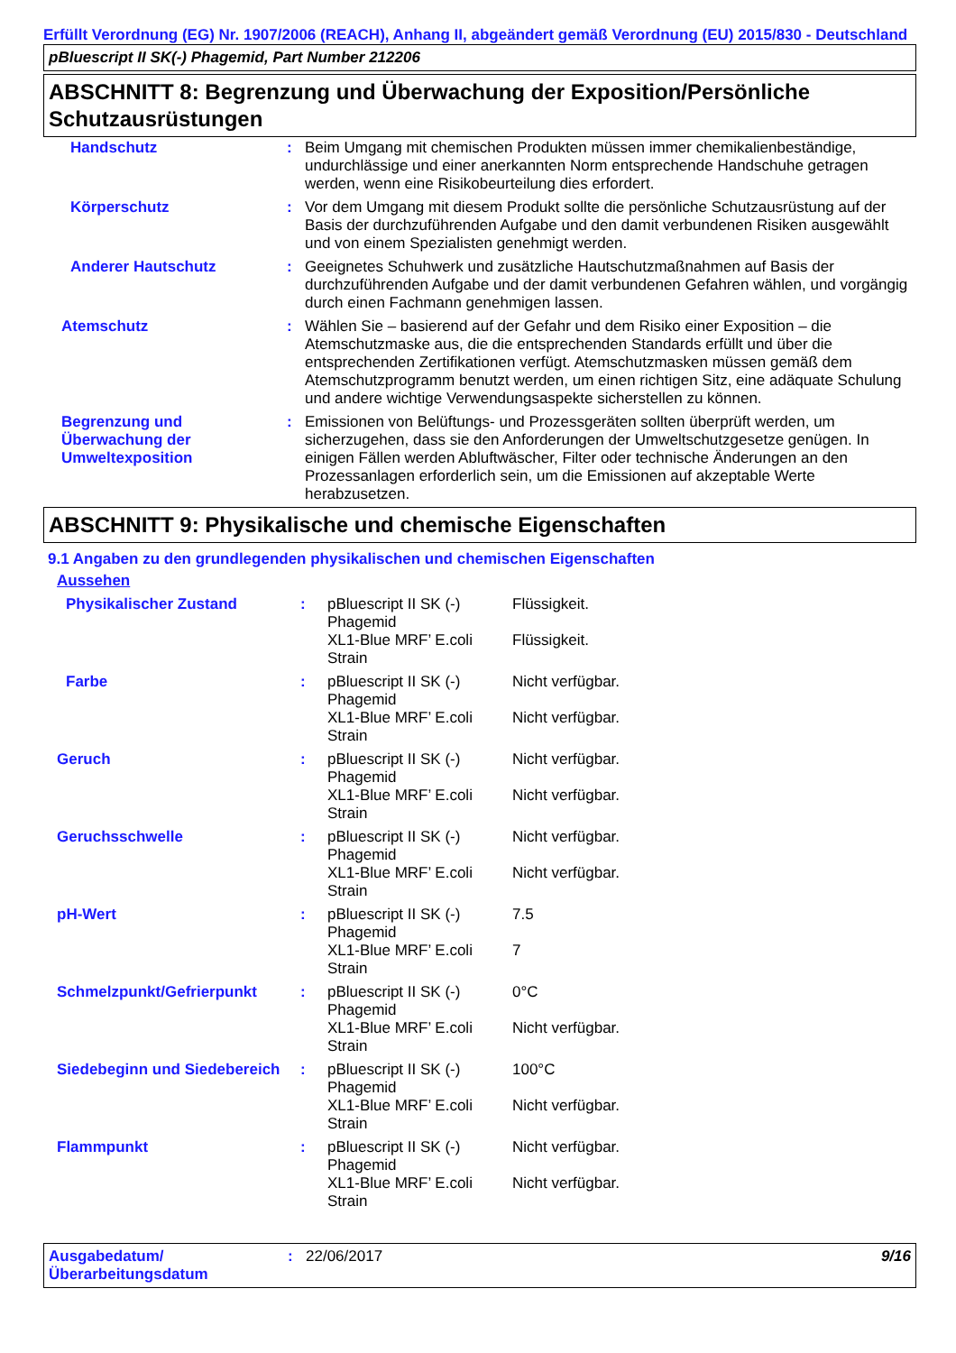Erfüllt Verordnung (EG) Nr. 1907/2006 (REACH), Anhang II, abgeändert gemäß Verordnung (EU) 2015/830 - Deutschland
pBluescript II SK(-) Phagemid, Part Number 212206
ABSCHNITT 8: Begrenzung und Überwachung der Exposition/Persönliche Schutzausrüstungen
| Handschutz | : | Beim Umgang mit chemischen Produkten müssen immer chemikalienbeständige, undurchlässige und einer anerkannten Norm entsprechende Handschuhe getragen werden, wenn eine Risikobeurteilung dies erfordert. |
| Körperschutz | : | Vor dem Umgang mit diesem Produkt sollte die persönliche Schutzausrüstung auf der Basis der durchzuführenden Aufgabe und den damit verbundenen Risiken ausgewählt und von einem Spezialisten genehmigt werden. |
| Anderer Hautschutz | : | Geeignetes Schuhwerk und zusätzliche Hautschutzmaßnahmen auf Basis der durchzuführenden Aufgabe und der damit verbundenen Gefahren wählen, und vorgängig durch einen Fachmann genehmigen lassen. |
| Atemschutz | : | Wählen Sie – basierend auf der Gefahr und dem Risiko einer Exposition – die Atemschutzmaske aus, die die entsprechenden Standards erfüllt und über die entsprechenden Zertifikationen verfügt. Atemschutzmasken müssen gemäß dem Atemschutzprogramm benutzt werden, um einen richtigen Sitz, eine adäquate Schulung und andere wichtige Verwendungsaspekte sicherstellen zu können. |
| Begrenzung und Überwachung der Umweltexposition | : | Emissionen von Belüftungs- und Prozessgeräten sollten überprüft werden, um sicherzugehen, dass sie den Anforderungen der Umweltschutzgesetze genügen. In einigen Fällen werden Abluftwäscher, Filter oder technische Änderungen an den Prozessanlagen erforderlich sein, um die Emissionen auf akzeptable Werte herabzusetzen. |
ABSCHNITT 9: Physikalische und chemische Eigenschaften
9.1 Angaben zu den grundlegenden physikalischen und chemischen Eigenschaften
Aussehen
| Physikalischer Zustand | : | pBluescript II SK (-) Phagemid | Flüssigkeit. |
| | | XL1-Blue MRF’ E.coli Strain | Flüssigkeit. |
| Farbe | : | pBluescript II SK (-) Phagemid | Nicht verfügbar. |
| | | XL1-Blue MRF’ E.coli Strain | Nicht verfügbar. |
| Geruch | : | pBluescript II SK (-) Phagemid | Nicht verfügbar. |
| | | XL1-Blue MRF’ E.coli Strain | Nicht verfügbar. |
| Geruchsschwelle | : | pBluescript II SK (-) Phagemid | Nicht verfügbar. |
| | | XL1-Blue MRF’ E.coli Strain | Nicht verfügbar. |
| pH-Wert | : | pBluescript II SK (-) Phagemid | 7.5 |
| | | XL1-Blue MRF’ E.coli Strain | 7 |
| Schmelzpunkt/Gefrierpunkt | : | pBluescript II SK (-) Phagemid | 0°C |
| | | XL1-Blue MRF’ E.coli Strain | Nicht verfügbar. |
| Siedebeginn und Siedebereich | : | pBluescript II SK (-) Phagemid | 100°C |
| | | XL1-Blue MRF’ E.coli Strain | Nicht verfügbar. |
| Flammpunkt | : | pBluescript II SK (-) Phagemid | Nicht verfügbar. |
| | | XL1-Blue MRF’ E.coli Strain | Nicht verfügbar. |
| Ausgabedatum/ Überarbeitungsdatum | : | 22/06/2017 | 9/16 |